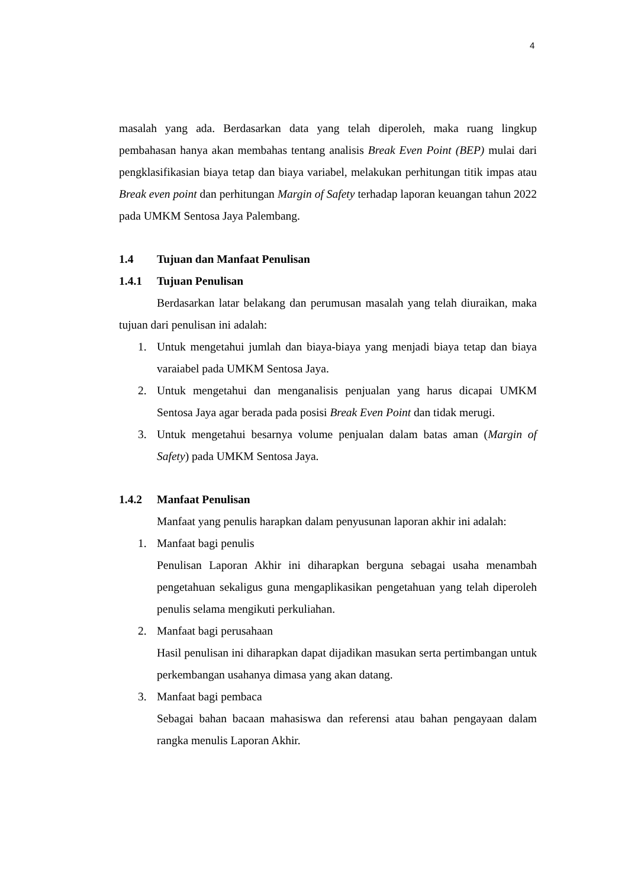4
masalah yang ada. Berdasarkan data yang telah diperoleh, maka ruang lingkup pembahasan hanya akan membahas tentang analisis Break Even Point (BEP) mulai dari pengklasifikasian biaya tetap dan biaya variabel, melakukan perhitungan titik impas atau Break even point dan perhitungan Margin of Safety terhadap laporan keuangan tahun 2022 pada UMKM Sentosa Jaya Palembang.
1.4 Tujuan dan Manfaat Penulisan
1.4.1 Tujuan Penulisan
Berdasarkan latar belakang dan perumusan masalah yang telah diuraikan, maka tujuan dari penulisan ini adalah:
1. Untuk mengetahui jumlah dan biaya-biaya yang menjadi biaya tetap dan biaya varaiabel pada UMKM Sentosa Jaya.
2. Untuk mengetahui dan menganalisis penjualan yang harus dicapai UMKM Sentosa Jaya agar berada pada posisi Break Even Point dan tidak merugi.
3. Untuk mengetahui besarnya volume penjualan dalam batas aman (Margin of Safety) pada UMKM Sentosa Jaya.
1.4.2 Manfaat Penulisan
Manfaat yang penulis harapkan dalam penyusunan laporan akhir ini adalah:
1. Manfaat bagi penulis
Penulisan Laporan Akhir ini diharapkan berguna sebagai usaha menambah pengetahuan sekaligus guna mengaplikasikan pengetahuan yang telah diperoleh penulis selama mengikuti perkuliahan.
2. Manfaat bagi perusahaan
Hasil penulisan ini diharapkan dapat dijadikan masukan serta pertimbangan untuk perkembangan usahanya dimasa yang akan datang.
3. Manfaat bagi pembaca
Sebagai bahan bacaan mahasiswa dan referensi atau bahan pengayaan dalam rangka menulis Laporan Akhir.